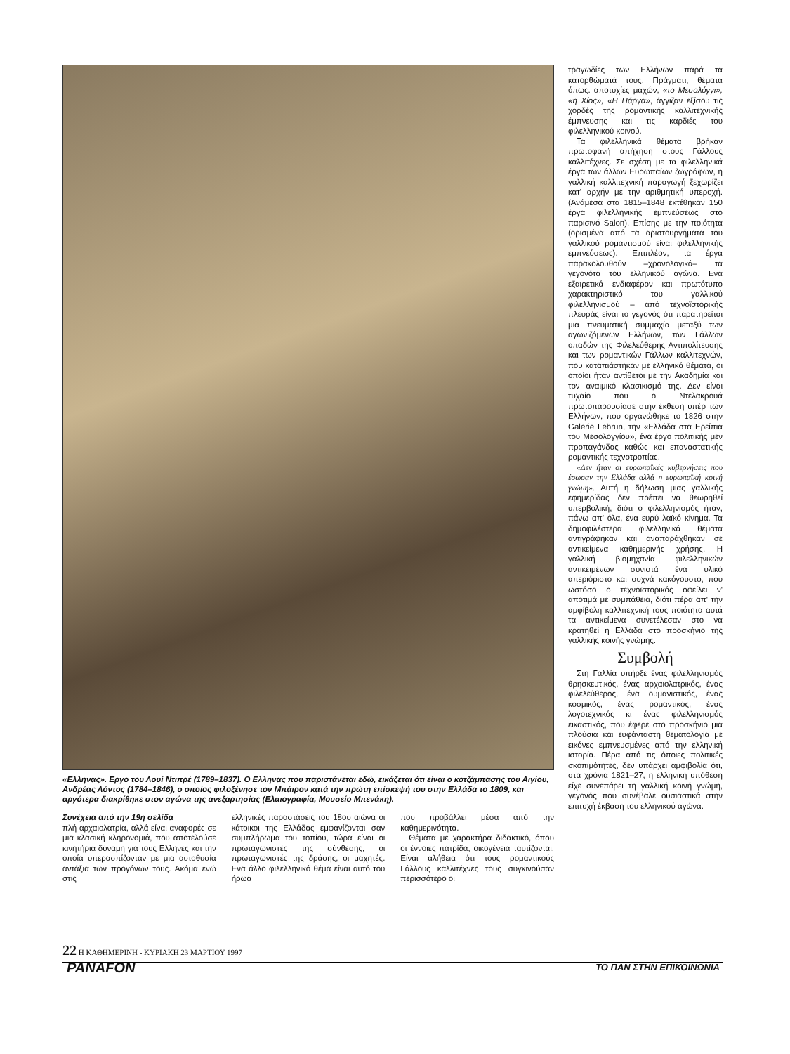«Ελληνας». Εργο του Λουί Ντιπρέ (1789–1837). Ο Ελληνας που παριστάνεται εδώ, εικάζεται ότι είναι ο κοτζάμπασης του Αιγίου, Ανδρέας Λόντος (1784–1846), ο οποίος φιλοξένησε τον Μπάιρον κατά την πρώτη επίσκεψή του στην Ελλάδα το 1809, και αργότερα διακρίθηκε στον αγώνα της ανεξαρτησίας (Ελαιογραφία, Μουσείο Μπενάκη).
Συνέχεια από την 19η σελίδα
πλή αρχαιολατρία, αλλά είναι αναφορές σε μια κλασική κληρονομιά, που αποτελούσε κινητήρια δύναμη για τους Ελληνες και την οποία υπερασπίζονταν με μια αυτοθυσία αντάξια των προγόνων τους. Ακόμα ενώ στις
ελληνικές παραστάσεις του 18ου αιώνα οι κάτοικοι της Ελλάδας εμφανίζονται σαν συμπλήρωμα του τοπίου, τώρα είναι οι πρωταγωνιστές της σύνθεσης, οι πρωταγωνιστές της δράσης, οι μαχητές. Ενα άλλο φιλελληνικό θέμα είναι αυτό του ήρωα
που προβάλλει μέσα από την καθημερινότητα.
Θέματα με χαρακτήρα διδακτικό, όπου οι έννοιες πατρίδα, οικογένεια ταυτίζονται. Είναι αλήθεια ότι τους ρομαντικούς Γάλλους καλλιτέχνες τους συγκινούσαν περισσότερο οι
τραγωδίες των Ελλήνων παρά τα κατορθώματά τους. Πράγματι, θέματα όπως: αποτυχίες μαχών, «το Μεσολόγγι», «η Χίος», «Η Πάργα», άγγιζαν εξίσου τις χορδές της ρομαντικής καλλιτεχνικής έμπνευσης και τις καρδιές του φιλελληνικού κοινού.
Τα φιλελληνικά θέματα βρήκαν πρωτοφανή απήχηση στους Γάλλους καλλιτέχνες. Σε σχέση με τα φιλελληνικά έργα των άλλων Ευρωπαίων ζωγράφων, η γαλλική καλλιτεχνική παραγωγή ξεχωρίζει κατ' αρχήν με την αριθμητική υπεροχή. (Ανάμεσα στα 1815–1848 εκτέθηκαν 150 έργα φιλελληνικής εμπνεύσεως στο παρισινό Salon). Επίσης με την ποιότητα (ορισμένα από τα αριστουργήματα του γαλλικού ρομαντισμού είναι φιλελληνικής εμπνεύσεως). Επιπλέον, τα έργα παρακολουθούν –χρονολογικά– τα γεγονότα του ελληνικού αγώνα. Ενα εξαιρετικά ενδιαφέρον και πρωτότυπο χαρακτηριστικό του γαλλικού φιλελληνισμού – από τεχνοϊστορικής πλευράς είναι το γεγονός ότι παρατηρείται μια πνευματική συμμαχία μεταξύ των αγωνιζόμενων Ελλήνων, των Γάλλων οπαδών της Φιλελεύθερης Αντιπολίτευσης και των ρομαντικών Γάλλων καλλιτεχνών, που καταπιάστηκαν με ελληνικά θέματα, οι οποίοι ήταν αντίθετοι με την Ακαδημία και τον αναιμικό κλασικισμό της. Δεν είναι τυχαίο που ο Ντελακρουά πρωτοπαρουσίασε στην έκθεση υπέρ των Ελλήνων, που οργανώθηκε το 1826 στην Galerie Lebrun, την «Ελλάδα στα Ερείπια του Μεσολογγίου», ένα έργο πολιτικής μεν προπαγάνδας καθώς και επαναστατικής ρομαντικής τεχνοτροπίας.
«Δεν ήταν οι ευρωπαϊκές κυβερνήσεις που έσωσαν την Ελλάδα αλλά η ευρωπαϊκή κοινή γνώμη». Αυτή η δήλωση μιας γαλλικής εφημερίδας δεν πρέπει να θεωρηθεί υπερβολική, διότι ο φιλελληνισμός ήταν, πάνω απ' όλα, ένα ευρύ λαϊκό κίνημα. Τα δημοφιλέστερα φιλελληνικά θέματα αντιγράφηκαν και αναπαράχθηκαν σε αντικείμενα καθημερινής χρήσης. Η γαλλική βιομηχανία φιλελληνικών αντικειμένων συνιστά ένα υλικό απεριόριστο και συχνά κακόγουστο, που ωστόσο ο τεχνοϊστορικός οφείλει ν' αποτιμά με συμπάθεια, διότι πέρα απ' την αμφίβολη καλλιτεχνική τους ποιότητα αυτά τα αντικείμενα συνετέλεσαν στο να κρατηθεί η Ελλάδα στο προσκήνιο της γαλλικής κοινής γνώμης.
Συμβολή
Στη Γαλλία υπήρξε ένας φιλελληνισμός θρησκευτικός, ένας αρχαιολατρικός, ένας φιλελεύθερος, ένα ουμανιστικός, ένας κοσμικός, ένας ρομαντικός, ένας λογοτεχνικός κι ένας φιλελληνισμός εικαστικός, που έφερε στο προσκήνιο μια πλούσια και ευφάνταστη θεματολογία με εικόνες εμπνευσμένες από την ελληνική ιστορία. Πέρα από τις όποιες πολιτικές σκοπιμότητες, δεν υπάρχει αμφιβολία ότι, στα χρόνια 1821–27, η ελληνική υπόθεση είχε συνεπάρει τη γαλλική κοινή γνώμη, γεγονός που συνέβαλε ουσιαστικά στην επιτυχή έκβαση του ελληνικού αγώνα.
22 Η ΚΑΘΗΜΕΡΙΝΗ - ΚΥΡΙΑΚΗ 23 ΜΑΡΤΙΟΥ 1997
PANAFON ΤΟ ΠΑΝ ΣΤΗΝ ΕΠΙΚΟΙΝΩΝΙΑ